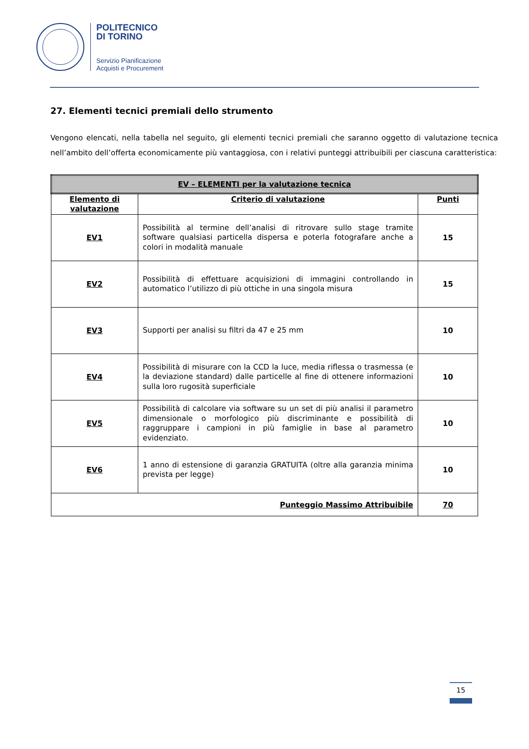POLITECNICO
DI TORINO
Servizio Pianificazione
Acquisti e Procurement
27. Elementi tecnici premiali dello strumento
Vengono elencati, nella tabella nel seguito, gli elementi tecnici premiali che saranno oggetto di valutazione tecnica nell’ambito dell’offerta economicamente più vantaggiosa, con i relativi punteggi attribuibili per ciascuna caratteristica:
| EV – ELEMENTI per la valutazione tecnica | | |
| --- | --- | --- |
| Elemento di valutazione | Criterio di valutazione | Punti |
| EV1 | Possibilità al termine dell’analisi di ritrovare sullo stage tramite software qualsiasi particella dispersa e poterla fotografare anche a colori in modalità manuale | 15 |
| EV2 | Possibilità di effettuare acquisizioni di immagini controllando in automatico l’utilizzo di più ottiche in una singola misura | 15 |
| EV3 | Supporti per analisi su filtri da 47 e 25 mm | 10 |
| EV4 | Possibilità di misurare con la CCD la luce, media riflessa o trasmessa (e la deviazione standard) dalle particelle al fine di ottenere informazioni sulla loro rugosità superficiale | 10 |
| EV5 | Possibilità di calcolare via software su un set di più analisi il parametro dimensionale o morfologico più discriminante e possibilità di raggruppare i campioni in più famiglie in base al parametro evidenziato. | 10 |
| EV6 | 1 anno di estensione di garanzia GRATUITA (oltre alla garanzia minima prevista per legge) | 10 |
| Punteggio Massimo Attribuibile | | 70 |
15